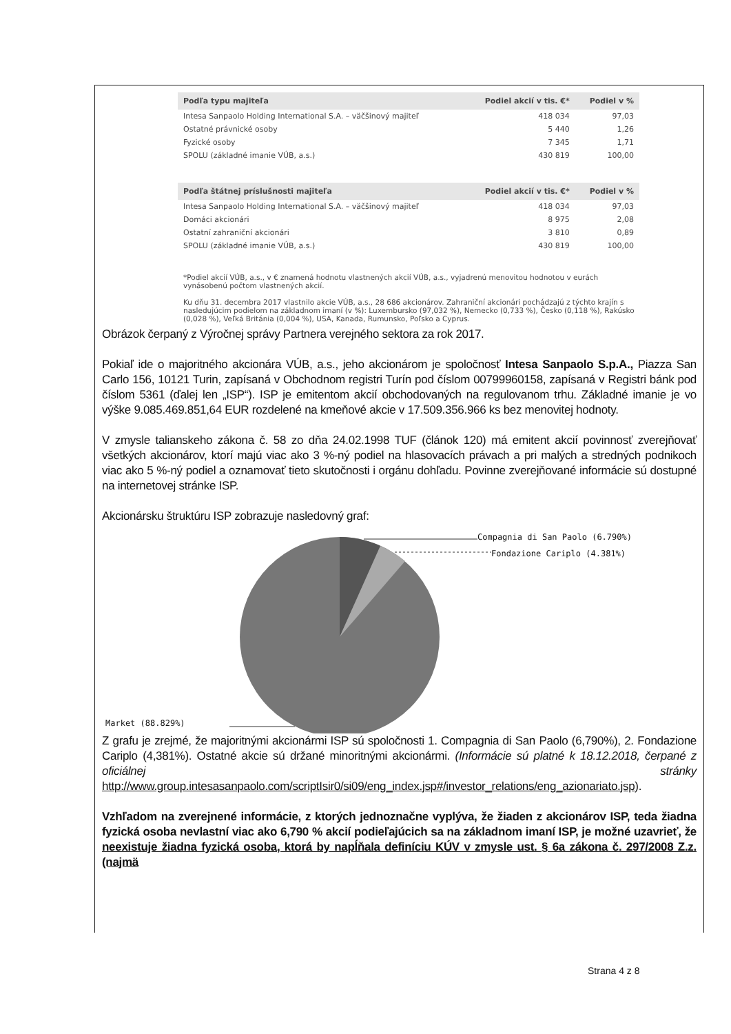| Podľa typu majiteľa | Podiel akcií v tis. €* | Podiel v % |
| --- | --- | --- |
| Intesa Sanpaolo Holding International S.A. – väčšinový majiteľ | 418 034 | 97,03 |
| Ostatné právnické osoby | 5 440 | 1,26 |
| Fyzické osoby | 7 345 | 1,71 |
| SPOLU (základné imanie VÚB, a.s.) | 430 819 | 100,00 |
| Podľa štátnej príslušnosti majiteľa | Podiel akcií v tis. €* | Podiel v % |
| --- | --- | --- |
| Intesa Sanpaolo Holding International S.A. – väčšinový majiteľ | 418 034 | 97,03 |
| Domáci akcionári | 8 975 | 2,08 |
| Ostatní zahraniční akcionári | 3 810 | 0,89 |
| SPOLU (základné imanie VÚB, a.s.) | 430 819 | 100,00 |
*Podiel akcií VÚB, a.s., v € znamená hodnotu vlastnených akcií VÚB, a.s., vyjadrenú menovitou hodnotou v eurách vynásobenú počtom vlastnených akcií.
Ku dňu 31. decembra 2017 vlastnilo akcie VÚB, a.s., 28 686 akcionárov. Zahraniční akcionári pochádzajú z týchto krajín s nasledujúcim podielom na základnom imaní (v %): Luxembursko (97,032 %), Nemecko (0,733 %), Česko (0,118 %), Rakúsko (0,028 %), Veľká Británia (0,004 %), USA, Kanada, Rumunsko, Poľsko a Cyprus.
Obrázok čerpaný z Výročnej správy Partnera verejného sektora za rok 2017.
Pokiaľ ide o majoritného akcionára VÚB, a.s., jeho akcionárom je spoločnosť Intesa Sanpaolo S.p.A., Piazza San Carlo 156, 10121 Turin, zapísaná v Obchodnom registri Turín pod číslom 00799960158, zapísaná v Registri bánk pod číslom 5361 (ďalej len „ISP“). ISP je emitentom akcií obchodovaných na regulovanom trhu. Základné imanie je vo výške 9.085.469.851,64 EUR rozdelené na kmeňové akcie v 17.509.356.966 ks bez menovitej hodnoty.
V zmysle talianskeho zákona č. 58 zo dňa 24.02.1998 TUF (článok 120) má emitent akcií povinnosť zverejňovať všetkých akcionárov, ktorí majú viac ako 3 %-ný podiel na hlasovacích právach a pri malých a stredných podnikoch viac ako 5 %-ný podiel a oznamovať tieto skutočnosti i orgánu dohľadu. Povinne zverejňované informácie sú dostupné na internetovej stránke ISP.
Akcionársku štruktúru ISP zobrazuje nasledovný graf:
Compagnia di San Paolo (6.790%)
Fondazione Cariplo (4.381%)
Market (88.829%)
Z grafu je zrejmé, že majoritnými akcionármi ISP sú spoločnosti 1. Compagnia di San Paolo (6,790%), 2. Fondazione Cariplo (4,381%). Ostatné akcie sú držané minoritnými akcionármi. (Informácie sú platné k 18.12.2018, čerpané z oficiálnej stránky http://www.group.intesasanpaolo.com/scriptIsir0/si09/eng_index.jsp#/investor_relations/eng_azionariato.jsp).
Vzhľadom na zverejnené informácie, z ktorých jednoznačne vyplýva, že žiaden z akcionárov ISP, teda žiadna fyzická osoba nevlastní viac ako 6,790 % akcií podieľajúcich sa na základnom imaní ISP, je možné uzavrieť, že neexistuje žiadna fyzická osoba, ktorá by napĺňala definíciu KÚV v zmysle ust. § 6a zákona č. 297/2008 Z.z. (najmä
Strana 4 z 8